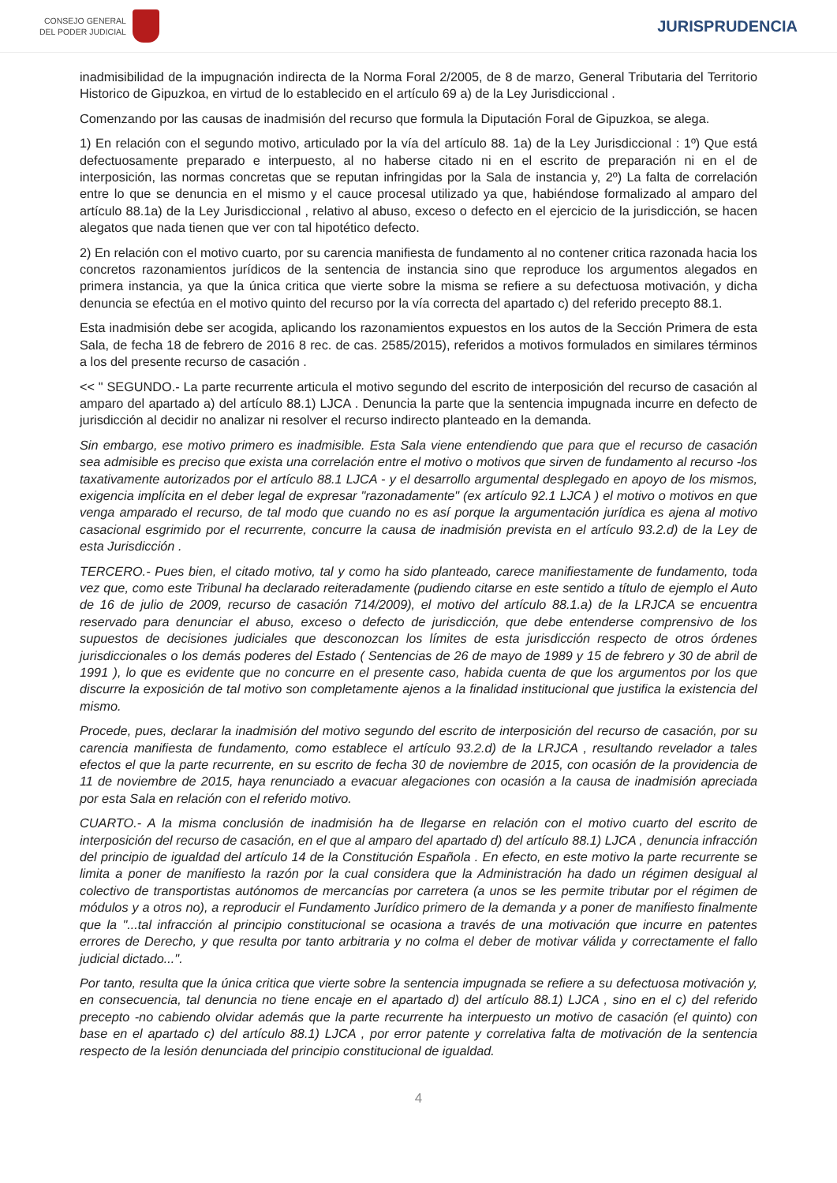CONSEJO GENERAL
DEL PODER JUDICIAL
JURISPRUDENCIA
inadmisibilidad de la impugnación indirecta de la Norma Foral 2/2005, de 8 de marzo, General Tributaria del Territorio Historico de Gipuzkoa, en virtud de lo establecido en el artículo 69 a) de la Ley Jurisdiccional .
Comenzando por las causas de inadmisión del recurso que formula la Diputación Foral de Gipuzkoa, se alega.
1) En relación con el segundo motivo, articulado por la vía del artículo 88. 1a) de la Ley Jurisdiccional : 1º) Que está defectuosamente preparado e interpuesto, al no haberse citado ni en el escrito de preparación ni en el de interposición, las normas concretas que se reputan infringidas por la Sala de instancia y, 2º) La falta de correlación entre lo que se denuncia en el mismo y el cauce procesal utilizado ya que, habiéndose formalizado al amparo del artículo 88.1a) de la Ley Jurisdiccional , relativo al abuso, exceso o defecto en el ejercicio de la jurisdicción, se hacen alegatos que nada tienen que ver con tal hipotético defecto.
2) En relación con el motivo cuarto, por su carencia manifiesta de fundamento al no contener critica razonada hacia los concretos razonamientos jurídicos de la sentencia de instancia sino que reproduce los argumentos alegados en primera instancia, ya que la única critica que vierte sobre la misma se refiere a su defectuosa motivación, y dicha denuncia se efectúa en el motivo quinto del recurso por la vía correcta del apartado c) del referido precepto 88.1.
Esta inadmisión debe ser acogida, aplicando los razonamientos expuestos en los autos de la Sección Primera de esta Sala, de fecha 18 de febrero de 2016 8 rec. de cas. 2585/2015), referidos a motivos formulados en similares términos a los del presente recurso de casación .
<< " SEGUNDO.- La parte recurrente articula el motivo segundo del escrito de interposición del recurso de casación al amparo del apartado a) del artículo 88.1) LJCA . Denuncia la parte que la sentencia impugnada incurre en defecto de jurisdicción al decidir no analizar ni resolver el recurso indirecto planteado en la demanda.
Sin embargo, ese motivo primero es inadmisible. Esta Sala viene entendiendo que para que el recurso de casación sea admisible es preciso que exista una correlación entre el motivo o motivos que sirven de fundamento al recurso -los taxativamente autorizados por el artículo 88.1 LJCA - y el desarrollo argumental desplegado en apoyo de los mismos, exigencia implícita en el deber legal de expresar "razonadamente" (ex artículo 92.1 LJCA ) el motivo o motivos en que venga amparado el recurso, de tal modo que cuando no es así porque la argumentación jurídica es ajena al motivo casacional esgrimido por el recurrente, concurre la causa de inadmisión prevista en el artículo 93.2.d) de la Ley de esta Jurisdicción .
TERCERO.- Pues bien, el citado motivo, tal y como ha sido planteado, carece manifiestamente de fundamento, toda vez que, como este Tribunal ha declarado reiteradamente (pudiendo citarse en este sentido a título de ejemplo el Auto de 16 de julio de 2009, recurso de casación 714/2009), el motivo del artículo 88.1.a) de la LRJCA se encuentra reservado para denunciar el abuso, exceso o defecto de jurisdicción, que debe entenderse comprensivo de los supuestos de decisiones judiciales que desconozcan los límites de esta jurisdicción respecto de otros órdenes jurisdiccionales o los demás poderes del Estado ( Sentencias de 26 de mayo de 1989 y 15 de febrero y 30 de abril de 1991 ), lo que es evidente que no concurre en el presente caso, habida cuenta de que los argumentos por los que discurre la exposición de tal motivo son completamente ajenos a la finalidad institucional que justifica la existencia del mismo.
Procede, pues, declarar la inadmisión del motivo segundo del escrito de interposición del recurso de casación, por su carencia manifiesta de fundamento, como establece el artículo 93.2.d) de la LRJCA , resultando revelador a tales efectos el que la parte recurrente, en su escrito de fecha 30 de noviembre de 2015, con ocasión de la providencia de 11 de noviembre de 2015, haya renunciado a evacuar alegaciones con ocasión a la causa de inadmisión apreciada por esta Sala en relación con el referido motivo.
CUARTO.- A la misma conclusión de inadmisión ha de llegarse en relación con el motivo cuarto del escrito de interposición del recurso de casación, en el que al amparo del apartado d) del artículo 88.1) LJCA , denuncia infracción del principio de igualdad del artículo 14 de la Constitución Española . En efecto, en este motivo la parte recurrente se limita a poner de manifiesto la razón por la cual considera que la Administración ha dado un régimen desigual al colectivo de transportistas autónomos de mercancías por carretera (a unos se les permite tributar por el régimen de módulos y a otros no), a reproducir el Fundamento Jurídico primero de la demanda y a poner de manifiesto finalmente que la "...tal infracción al principio constitucional se ocasiona a través de una motivación que incurre en patentes errores de Derecho, y que resulta por tanto arbitraria y no colma el deber de motivar válida y correctamente el fallo judicial dictado...".
Por tanto, resulta que la única critica que vierte sobre la sentencia impugnada se refiere a su defectuosa motivación y, en consecuencia, tal denuncia no tiene encaje en el apartado d) del artículo 88.1) LJCA , sino en el c) del referido precepto -no cabiendo olvidar además que la parte recurrente ha interpuesto un motivo de casación (el quinto) con base en el apartado c) del artículo 88.1) LJCA , por error patente y correlativa falta de motivación de la sentencia respecto de la lesión denunciada del principio constitucional de igualdad.
4